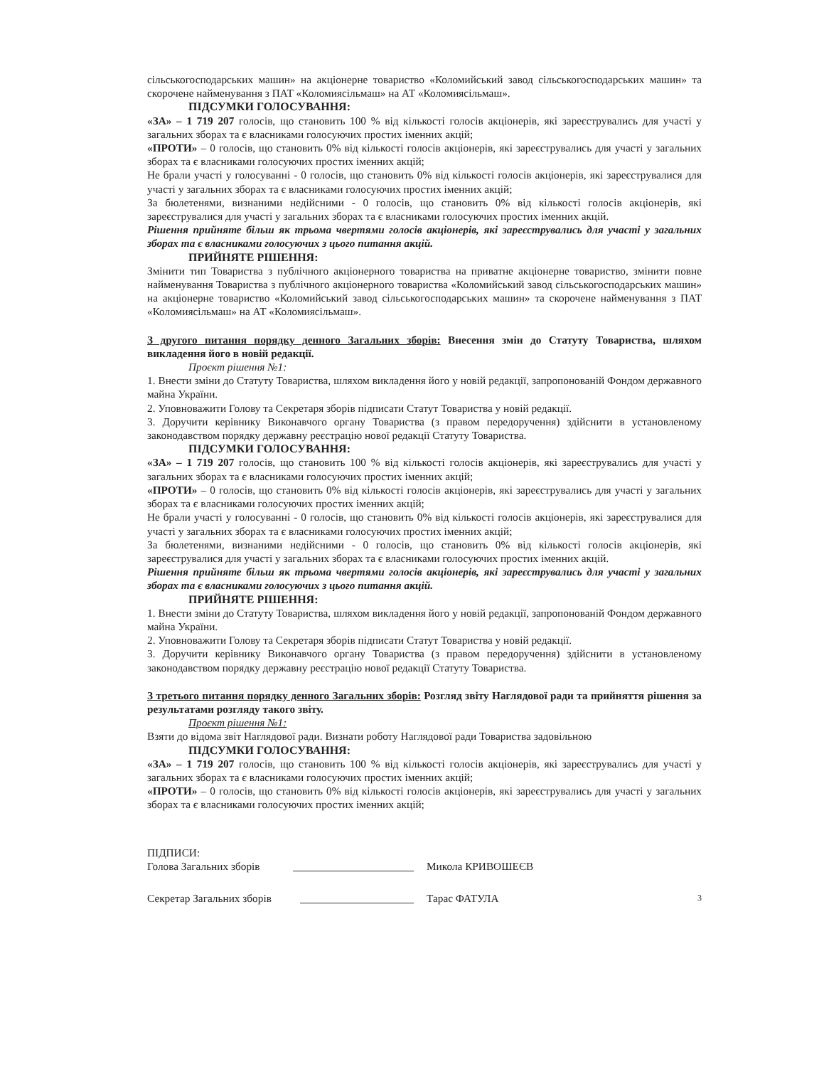сільськогосподарських машин» на акціонерне товариство «Коломийський завод сільськогосподарських машин» та скорочене найменування з ПАТ «Коломиясільмаш» на АТ «Коломиясільмаш».
ПІДСУМКИ ГОЛОСУВАННЯ:
«ЗА» – 1 719 207 голосів, що становить 100 % від кількості голосів акціонерів, які зареєструвались для участі у загальних зборах та є власниками голосуючих простих іменних акцій;
«ПРОТИ» – 0 голосів, що становить 0% від кількості голосів акціонерів, які зареєструвались для участі у загальних зборах та є власниками голосуючих простих іменних акцій;
Не брали участі у голосуванні - 0 голосів, що становить 0% від кількості голосів акціонерів, які зареєструвалися для участі у загальних зборах та є власниками голосуючих простих іменних акцій;
За бюлетенями, визнаними недійсними - 0 голосів, що становить 0% від кількості голосів акціонерів, які зареєструвалися для участі у загальних зборах та є власниками голосуючих простих іменних акцій.
Рішення прийняте більш як трьома чвертями голосів акціонерів, які зареєструвались для участі у загальних зборах та є власниками голосуючих з цього питання акцій.
ПРИЙНЯТЕ РІШЕННЯ:
Змінити тип Товариства з публічного акціонерного товариства на приватне акціонерне товариство, змінити повне найменування Товариства з публічного акціонерного товариства «Коломийський завод сільськогосподарських машин» на акціонерне товариство «Коломийський завод сільськогосподарських машин» та скорочене найменування з ПАТ «Коломиясільмаш» на АТ «Коломиясільмаш».
З другого питання порядку денного Загальних зборів: Внесення змін до Статуту Товариства, шляхом викладення його в новій редакції.
Проєкт рішення №1:
1. Внести зміни до Статуту Товариства, шляхом викладення його у новій редакції, запропонованій Фондом державного майна України.
2. Уповноважити Голову та Секретаря зборів підписати Статут Товариства у новій редакції.
3. Доручити керівнику Виконавчого органу Товариства (з правом передоручення) здійснити в установленому законодавством порядку державну реєстрацію нової редакції Статуту Товариства.
ПІДСУМКИ ГОЛОСУВАННЯ:
«ЗА» – 1 719 207 голосів, що становить 100 % від кількості голосів акціонерів, які зареєструвались для участі у загальних зборах та є власниками голосуючих простих іменних акцій;
«ПРОТИ» – 0 голосів, що становить 0% від кількості голосів акціонерів, які зареєструвались для участі у загальних зборах та є власниками голосуючих простих іменних акцій;
Не брали участі у голосуванні - 0 голосів, що становить 0% від кількості голосів акціонерів, які зареєструвалися для участі у загальних зборах та є власниками голосуючих простих іменних акцій;
За бюлетенями, визнаними недійсними - 0 голосів, що становить 0% від кількості голосів акціонерів, які зареєструвалися для участі у загальних зборах та є власниками голосуючих простих іменних акцій.
Рішення прийняте більш як трьома чвертями голосів акціонерів, які зареєструвались для участі у загальних зборах та є власниками голосуючих з цього питання акцій.
ПРИЙНЯТЕ РІШЕННЯ:
1. Внести зміни до Статуту Товариства, шляхом викладення його у новій редакції, запропонованій Фондом державного майна України.
2. Уповноважити Голову та Секретаря зборів підписати Статут Товариства у новій редакції.
3. Доручити керівнику Виконавчого органу Товариства (з правом передоручення) здійснити в установленому законодавством порядку державну реєстрацію нової редакції Статуту Товариства.
З третього питання порядку денного Загальних зборів: Розгляд звіту Наглядової ради та прийняття рішення за результатами розгляду такого звіту.
Проєкт рішення №1:
Взяти до відома звіт Наглядової ради. Визнати роботу Наглядової ради Товариства задовільною
ПІДСУМКИ ГОЛОСУВАННЯ:
«ЗА» – 1 719 207 голосів, що становить 100 % від кількості голосів акціонерів, які зареєструвались для участі у загальних зборах та є власниками голосуючих простих іменних акцій;
«ПРОТИ» – 0 голосів, що становить 0% від кількості голосів акціонерів, які зареєструвались для участі у загальних зборах та є власниками голосуючих простих іменних акцій;
ПІДПИСИ:
Голова Загальних зборів Микола КРИВОШЕЄВ
Секретар Загальних зборів Тарас ФАТУЛА 3